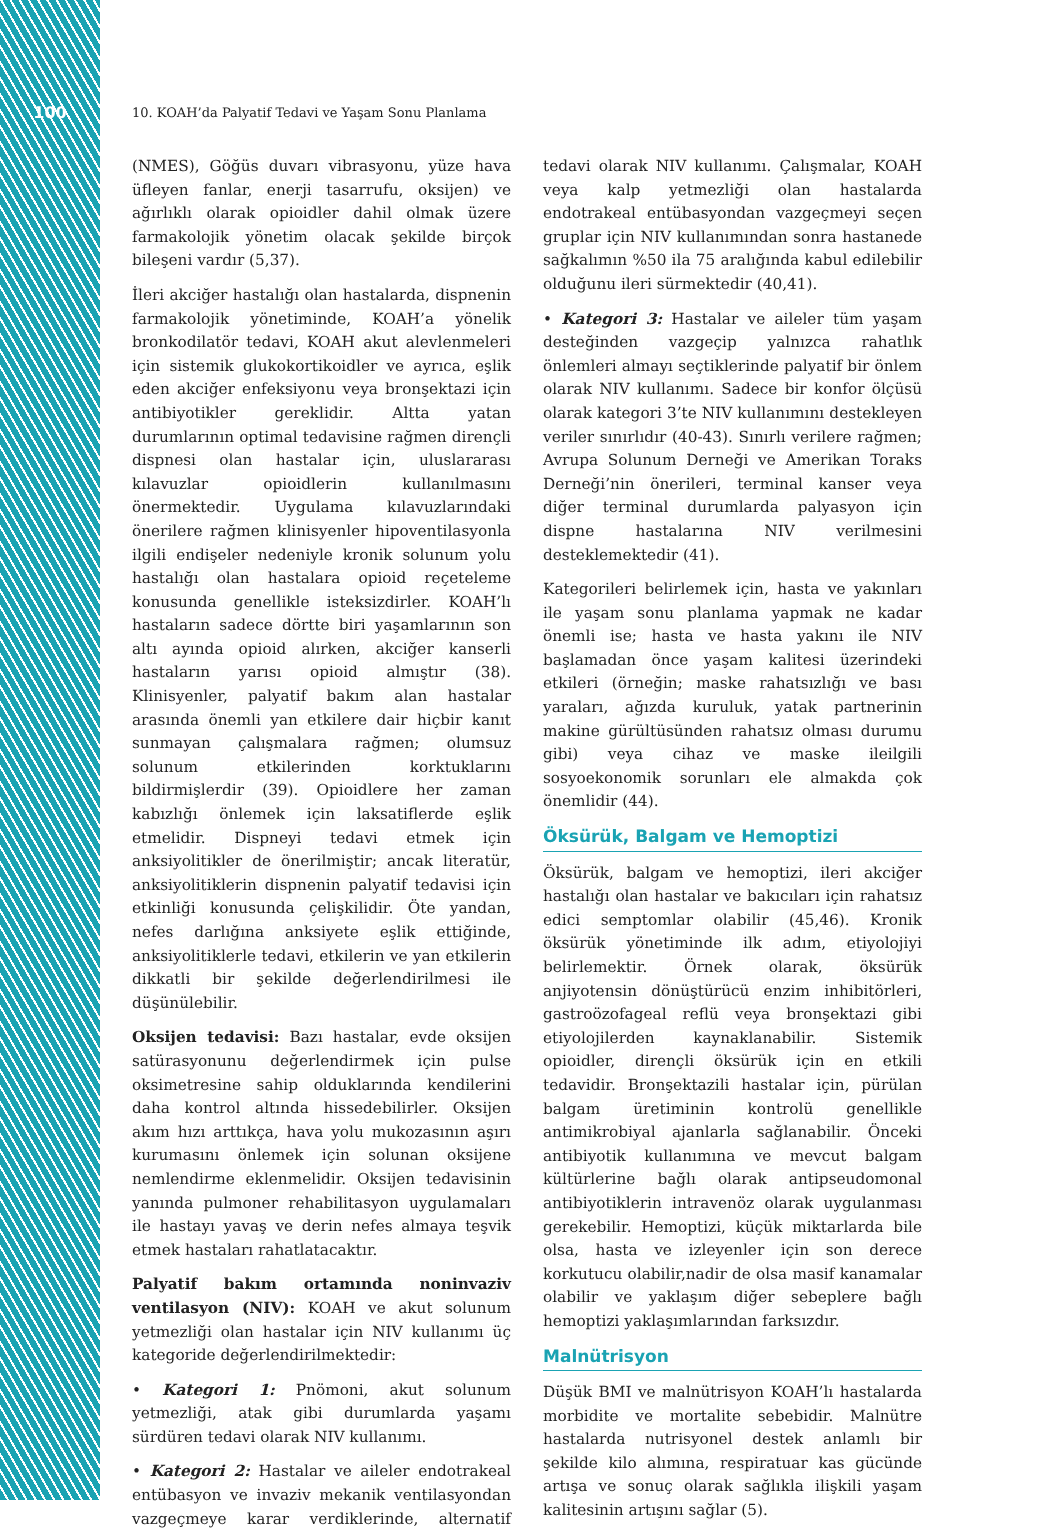100 10. KOAH’da Palyatif Tedavi ve Yaşam Sonu Planlama
(NMES), Göğüs duvarı vibrasyonu, yüze hava üfleyen fanlar, enerji tasarrufu, oksijen) ve ağırlıklı olarak opioidler dahil olmak üzere farmakolojik yönetim olacak şekilde birçok bileşeni vardır (5,37).
İleri akciğer hastalığı olan hastalarda, dispnenin farmakolojik yönetiminde, KOAH’a yönelik bronkodilatör tedavi, KOAH akut alevlenmeleri için sistemik glukokortikoidler ve ayrıca, eşlik eden akciğer enfeksiyonu veya bronşektazi için antibiyotikler gereklidir. Altta yatan durumlarının optimal tedavisine rağmen dirençli dispnesi olan hastalar için, uluslararası kılavuzlar opioidlerin kullanılmasını önermektedir. Uygulama kılavuzlarındaki önerilere rağmen klinisyenler hipoventilasyonla ilgili endişeler nedeniyle kronik solunum yolu hastalığı olan hastalara opioid reçeteleme konusunda genellikle isteksizdirler. KOAH’lı hastaların sadece dörtte biri yaşamlarının son altı ayında opioid alırken, akciğer kanserli hastaların yarısı opioid almıştır (38). Klinisyenler, palyatif bakım alan hastalar arasında önemli yan etkilere dair hiçbir kanıt sunmayan çalışmalara rağmen; olumsuz solunum etkilerinden korktuklarını bildirmişlerdir (39). Opioidlere her zaman kabızlığı önlemek için laksatiflerde eşlik etmelidir. Dispneyi tedavi etmek için anksiyolitikler de önerilmiştir; ancak literatür, anksiyolitiklerin dispnenin palyatif tedavisi için etkinliği konusunda çelişkilidir. Öte yandan, nefes darlığına anksiyete eşlik ettiğinde, anksiyolitiklerle tedavi, etkilerin ve yan etkilerin dikkatli bir şekilde değerlendirilmesi ile düşünülebilir.
Oksijen tedavisi: Bazı hastalar, evde oksijen satürasyonunu değerlendirmek için pulse oksimetresine sahip olduklarında kendilerini daha kontrol altında hissedebilirler. Oksijen akım hızı arttıkça, hava yolu mukozasının aşırı kurumasını önlemek için solunan oksijene nemlendirme eklenmelidir. Oksijen tedavisinin yanında pulmoner rehabilitasyon uygulamaları ile hastayı yavaş ve derin nefes almaya teşvik etmek hastaları rahatlatacaktır.
Palyatif bakım ortamında noninvaziv ventilasyon (NIV): KOAH ve akut solunum yetmezliği olan hastalar için NIV kullanımı üç kategoride değerlendirilmektedir:
• Kategori 1: Pnömoni, akut solunum yetmezliği, atak gibi durumlarda yaşamı sürdüren tedavi olarak NIV kullanımı.
• Kategori 2: Hastalar ve aileler endotrakeal entübasyon ve invaziv mekanik ventilasyondan vazgeçmeye karar verdiklerinde, alternatif tedavi olarak NIV kullanımı. Çalışmalar, KOAH veya kalp yetmezliği olan hastalarda endotrakeal entübasyondan vazgeçmeyi seçen gruplar için NIV kullanımından sonra hastanede sağkalımın %50 ila 75 aralığında kabul edilebilir olduğunu ileri sürmektedir (40,41).
• Kategori 3: Hastalar ve aileler tüm yaşam desteğinden vazgeçip yalnızca rahatlık önlemleri almayı seçtiklerinde palyatif bir önlem olarak NIV kullanımı. Sadece bir konfor ölçüsü olarak kategori 3’te NIV kullanımını destekleyen veriler sınırlıdır (40-43). Sınırlı verilere rağmen; Avrupa Solunum Derneği ve Amerikan Toraks Derneği’nin önerileri, terminal kanser veya diğer terminal durumlarda palyasyon için dispne hastalarına NIV verilmesini desteklemektedir (41).
Kategorileri belirlemek için, hasta ve yakınları ile yaşam sonu planlama yapmak ne kadar önemli ise; hasta ve hasta yakını ile NIV başlamadan önce yaşam kalitesi üzerindeki etkileri (örneğin; maske rahatsızlığı ve bası yaraları, ağızda kuruluk, yatak partnerinin makine gürültüsünden rahatsız olması durumu gibi) veya cihaz ve maske ileilgili sosyoekonomik sorunları ele almakda çok önemlidir (44).
Öksürük, Balgam ve Hemoptizi
Öksürük, balgam ve hemoptizi, ileri akciğer hastalığı olan hastalar ve bakıcıları için rahatsız edici semptomlar olabilir (45,46). Kronik öksürük yönetiminde ilk adım, etiyolojiyi belirlemektir. Örnek olarak, öksürük anjiyotensin dönüştürücü enzim inhibitörleri, gastroözofageal reflü veya bronşektazi gibi etiyolojilerden kaynaklanabilir. Sistemik opioidler, dirençli öksürük için en etkili tedavidir. Bronşektazili hastalar için, pürülan balgam üretiminin kontrolü genellikle antimikrobiyal ajanlarla sağlanabilir. Önceki antibiyotik kullanımına ve mevcut balgam kültürlerine bağlı olarak antipseudomonal antibiyotiklerin intravenöz olarak uygulanması gerekebilir. Hemoptizi, küçük miktarlarda bile olsa, hasta ve izleyenler için son derece korkutucu olabilir,nadir de olsa masif kanamalar olabilir ve yaklaşım diğer sebeplere bağlı hemoptizi yaklaşımlarından farksızdır.
Malnütrisyon
Düşük BMI ve malnütrisyon KOAH’lı hastalarda morbidite ve mortalite sebebidir. Malnütre hastalarda nutrisyonel destek anlamlı bir şekilde kilo alımına, respiratuar kas gücünde artışa ve sonuç olarak sağlıkla ilişkili yaşam kalitesinin artışını sağlar (5).